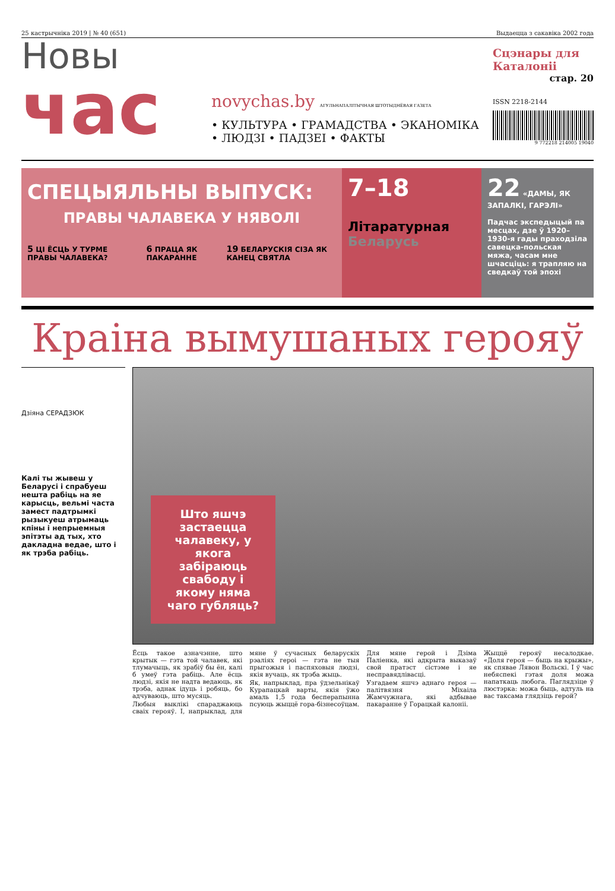25 кастрычніка 2019 | № 40 (651) Выдаецца з сакавіка 2002 года
Новы
час
novychas.by АГУЛЬНАПАЛІТЫЧНАЯ ШТОТЫДНЁВАЯ ГАЗЕТА
• КУЛЬТУРА • ГРАМАДСТВА • ЭКАНОМІКА
• ЛЮДЗІ • ПАДЗЕІ • ФАКТЫ
Сцэнары для Каталоніі
стар. 20
ISSN 2218-2144
9 772218 214005 19040
СПЕЦЫЯЛЬНЫ ВЫПУСК:
ПРАВЫ ЧАЛАВЕКА У НЯВОЛІ
5 ЦІ ЁСЦЬ У ТУРМЕ ПРАВЫ ЧАЛАВЕКА? 6 ПРАЦА ЯК ПАКАРАННЕ 19 БЕЛАРУСКІЯ СІЗА ЯК КАНЕЦ СВЯТЛА
7–18
Літаратурная
Беларусь
22 «ДАМЫ, ЯК ЗАПАЛКІ, ГАРЭЛІ»
Падчас экспедыцый па месцах, дзе ў 1920–1930-я гады праходзіла савецка-польская мяжа, часам мне шчасціць: я трапляю на сведкаў той эпохі
Краіна вымушаных герояў
Дзіяна СЕРАДЗЮК
Калі ты жывеш у Беларусі і спрабуеш нешта рабіць на яе карысць, вельмі часта замест падтрымкі рызыкуеш атрымаць кпіны і непрыемныя эпітэты ад тых, хто дакладна ведае, што і як трэба рабіць.
Што яшчэ застаецца чалавеку, у якога забіраюць свабоду і якому няма чаго губляць?
Ёсць такое азначэнне, што крытык — гэта той чалавек, які тлумачыць, як зрабіў бы ён, калі б умеў гэта рабіць. Але ёсць людзі, якія не надта ведаюць, як трэба, аднак ідуць і робяць, бо адчуваюць, што мусяць.
Любыя выклікі спараджаюць сваіх герояў. І, напрыклад, для мяне ў сучасных беларускіх рэаліях героі — гэта не тыя прыгожыя і паспяховыя людзі, якія вучаць, як трэба жыць.
Як, напрыклад, пра ўдзельнікаў Курапацкай варты, якія ўжо амаль 1,5 года бесперапынна псуюць жыццё гора-бізнесоўцам.
Для мяне герой і Дзіма Паліенка, які адкрыта выказаў свой пратэст сістэме і яе несправядлівасці.
Узгадаем яшчэ аднаго героя — палітвязня Міхаіла Жамчужнага, які адбывае пакаранне ў Горацкай калоніі.
Жыццё герояў несалодкае. «Доля героя — быць на крыжы», як спявае Лявон Вольскі. І ў час небяспекі гэтая доля можа напаткаць любога. Паглядзіце ў люстэрка: можа быць, адтуль на вас таксама глядзіць герой?